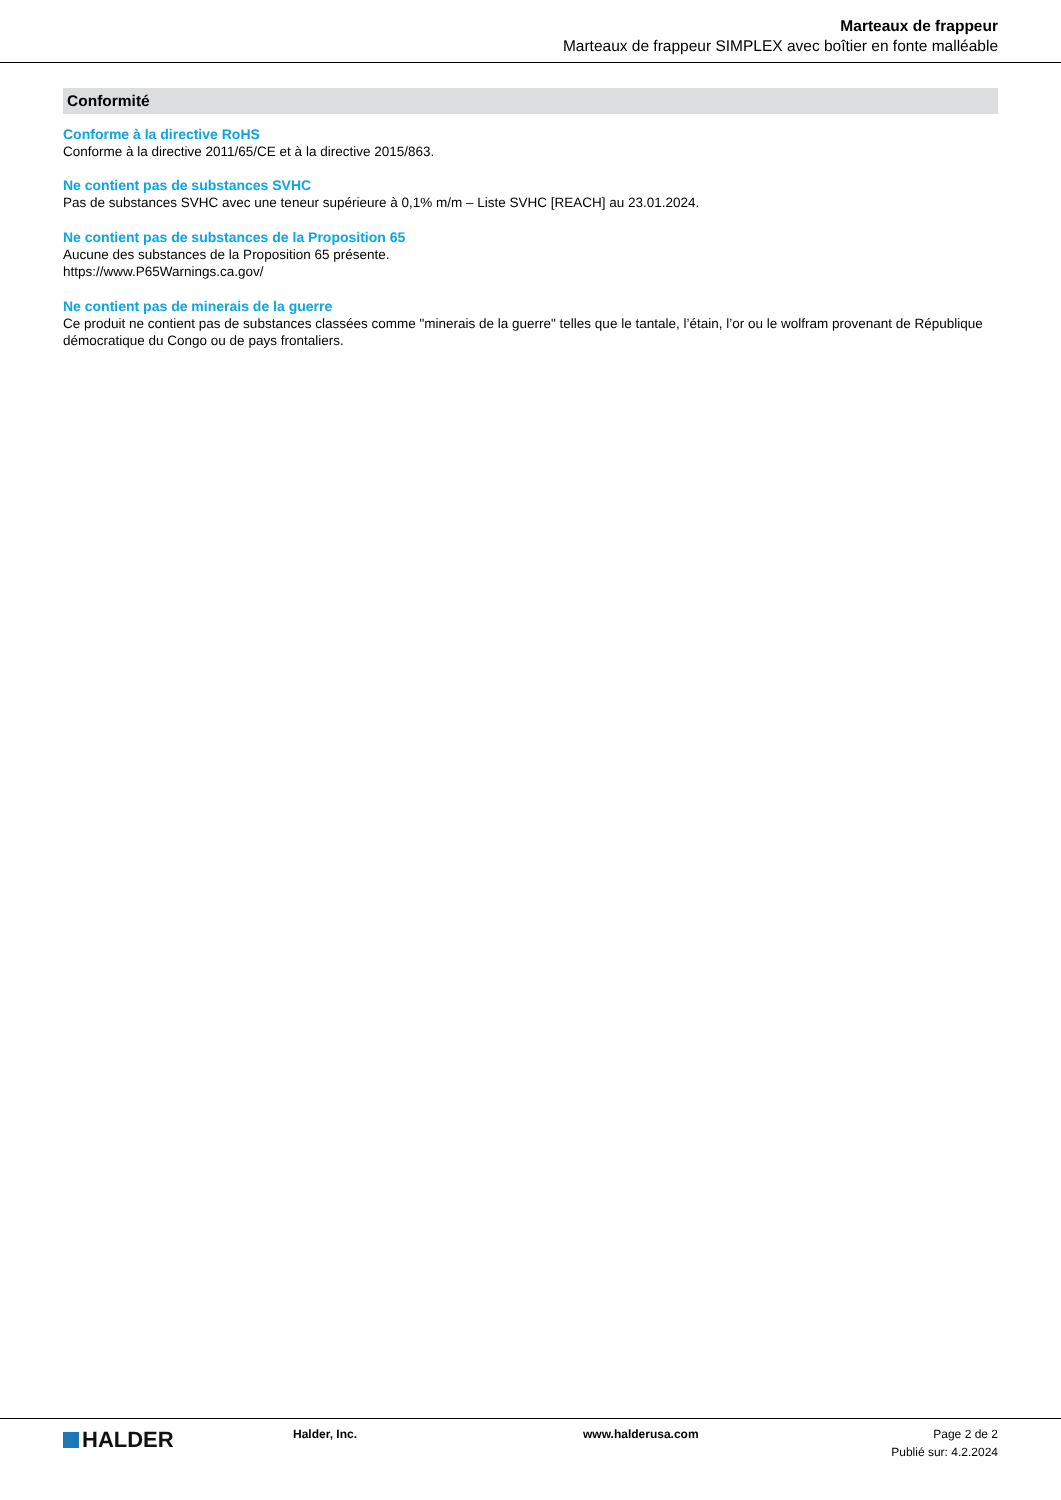Marteaux de frappeur
Marteaux de frappeur SIMPLEX avec boîtier en fonte malléable
Conformité
Conforme à la directive RoHS
Conforme à la directive 2011/65/CE et à la directive 2015/863.
Ne contient pas de substances SVHC
Pas de substances SVHC avec une teneur supérieure à 0,1% m/m – Liste SVHC [REACH] au 23.01.2024.
Ne contient pas de substances de la Proposition 65
Aucune des substances de la Proposition 65 présente.
https://www.P65Warnings.ca.gov/
Ne contient pas de minerais de la guerre
Ce produit ne contient pas de substances classées comme "minerais de la guerre" telles que le tantale, l’étain, l’or ou le wolfram provenant de République démocratique du Congo ou de pays frontaliers.
HALDER
Halder, Inc. www.halderusa.com Page 2 de 2
Publié sur: 4.2.2024